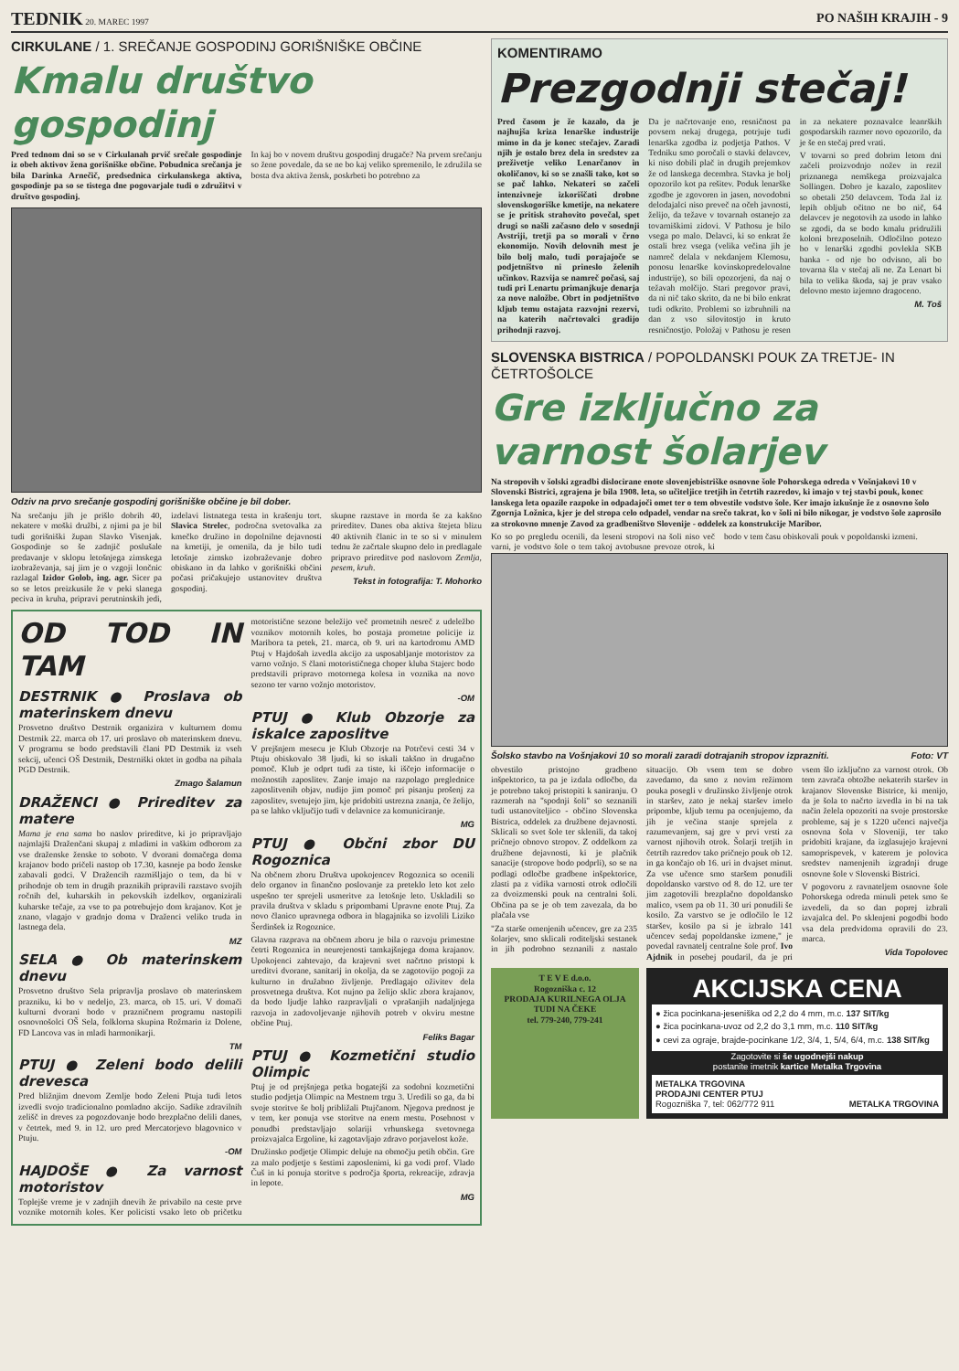TEDNIK 20. MAREC 1997 PO NAŠIH KRAJIH - 9
CIRKULANE / 1. SREČANJE GOSPODINJ GORIŠNIŠKE OBČINE
Kmalu društvo gospodinj
Pred tednom dni so se v Cirkulanah prvič srečale gospodinje iz obeh aktivov žena gorišniške občine. Pobudnica srečanja je bila Darinka Arnečič, predsednica cirkulanskega aktiva, gospodinje pa so se tistega dne pogovarjale tudi o združitvi v društvo gospodinj.
In kaj bo v novem društvu gospodinj drugače? Na prvem srečanju so žene povedale, da se ne bo kaj veliko spremenilo, le združila se bosta dva aktiva žensk, poskrbeti bo potrebno za
Odziv na prvo srečanje gospodinj gorišniške občine je bil dober.
Na srečanju jih je prišlo dobrih 40, nekatere v moški družbi, z njimi pa je bil tudi gorišniški župan Slavko Visenjak. Gospodinje so še zadnjič poslušale predavanje v sklopu letošnjega zimskega izobraževanja, saj jim je o vzgoji lončnic razlagal Izidor Golob, ing. agr. Sicer pa so se letos preizkusile že v peki slanega peciva in kruha, pripravi perutninskih jedi, izdelavi listnatega testa in krašenju tort. Slavica Strelec, področna svetovalka za kmečko družino in dopolnilne dejavnosti na kmetiji, je omenila, da je bilo tudi letošnje zimsko izobraževanje dobro obiskano in da lahko v gorišniški občini počasi pričakujejo ustanovitev društva gospodinj.
skupne razstave in morda še za kakšno prireditev. Danes oba aktiva štejeta blizu 40 aktivnih članic in te so si v minulem tednu že začrtale skupno delo in predlagale pripravo prireditve pod naslovom Zemlja, pesem, kruh.
Tekst in fotografija: T. Mohorko
OD TOD IN TAM
DESTRNIK ● Proslava ob materinskem dnevu
Prosvetno društvo Destrnik organizira v kulturnem domu Destrnik 22. marca ob 17. uri proslavo ob materinskem dnevu. V programu se bodo predstavili člani PD Destrnik iz vseh sekcij, učenci OŠ Destrnik, Destrniški oktet in godba na pihala PGD Destrnik.
Zmago Šalamun
DRAŽENCI ● Prireditev za matere
Mama je ena sama bo naslov prireditve, ki jo pripravljajo najmlajši Draženčani skupaj z mladimi in vaškim odborom za vse draženske ženske to soboto. V dvorani domačega doma krajanov bodo pričeli nastop ob 17.30, kasneje pa bodo ženske zabavali godci. V Dražencih razmišljajo o tem, da bi v prihodnje ob tem in drugih praznikih pripravili razstavo svojih ročnih del, kuharskih in pekovskih izdelkov, organizirali kuharske tečaje, za vse to pa potrebujejo dom krajanov. Kot je znano, vlagajo v gradnjo doma v Draženci veliko truda in lastnega dela.
MZ
SELA ● Ob materinskem dnevu
Prosvetno društvo Sela pripravlja proslavo ob materinskem prazniku, ki bo v nedeljo, 23. marca, ob 15. uri. V domači kulturni dvorani bodo v prazničnem programu nastopili osnovnošolci OŠ Sela, folklorna skupina Rožmarin iz Dolene, FD Lancova vas in mladi harmonikarji.
TM
PTUJ ● Zeleni bodo delili drevesca
Pred bližnjim dnevom Zemlje bodo Zeleni Ptuja tudi letos izvedli svojo tradicionalno pomladno akcijo. Sadike zdravilnih zelišč in dreves za pogozdovanje bodo brezplačno delili danes, v četrtek, med 9. in 12. uro pred Mercatorjevo blagovnico v Ptuju.
-OM
HAJDOŠE ● Za varnost motoristov
Toplejše vreme je v zadnjih dnevih že privabilo na ceste prve voznike motornih koles. Ker policisti vsako leto ob pričetku motoristične sezone beležijo več prometnih nesreč z udeležbo voznikov motornih koles, bo postaja prometne policije iz Maribora ta petek, 21. marca, ob 9. uri na kartodromu AMD Ptuj v Hajdošah izvedla akcijo za usposabljanje motoristov za varno vožnjo. S člani motorističnega choper kluba Stajerc bodo predstavili pripravo motornega kolesa in voznika na novo sezono ter varno vožnjo motoristov.
-OM
PTUJ ● Klub Obzorje za iskalce zaposlitve
V prejšnjem mesecu je Klub Obzorje na Potrčevi cesti 34 v Ptuju obiskovalo 38 ljudi, ki so iskali takšno in drugačno pomoč. Klub je odprt tudi za tiste, ki iščejo informacije o možnostih zaposlitev. Zanje imajo na razpolago preglednice zaposlitvenih objav, nudijo jim pomoč pri pisanju prošenj za zaposlitev, svetujejo jim, kje pridobiti ustrezna znanja, če želijo, pa se lahko vključijo tudi v delavnice za komuniciranje.
MG
PTUJ ● Občni zbor DU Rogoznica
Na občnem zboru Društva upokojencev Rogoznica so ocenili delo organov in finančno poslovanje za preteklo leto kot zelo uspešno ter sprejeli usmeritve za letošnje leto. Uskladili so pravila društva v skladu s pripombami Upravne enote Ptuj. Za novo članico upravnega odbora in blagajnika so izvolili Liziko Šerdinšek iz Rogoznice.
Glavna razprava na občnem zboru je bila o razvoju primestne četrti Rogoznica in neurejenosti tamkajšnjega doma krajanov. Upokojenci zahtevajo, da krajevni svet načrtno pristopi k ureditvi dvorane, sanitarij in okolja, da se zagotovijo pogoji za kulturno in družabno življenje. Predlagajo oživitev dela prosvetnega društva. Kot nujno pa želijo sklic zbora krajanov, da bodo ljudje lahko razpravljali o vprašanjih nadaljnjega razvoja in zadovoljevanje njihovih potreb v okviru mestne občine Ptuj.
Feliks Bagar
PTUJ ● Kozmetični studio Olimpic
Ptuj je od prejšnjega petka bogatejši za sodobni kozmetični studio podjetja Olimpic na Mestnem trgu 3. Uredili so ga, da bi svoje storitve še bolj približali Ptujčanom. Njegova prednost je v tem, ker ponuja vse storitve na enem mestu. Posebnost v ponudbi predstavljajo solariji vrhunskega svetovnega proizvajalca Ergoline, ki zagotavljajo zdravo porjavelost kože.
Družinsko podjetje Olimpic deluje na območju petih občin. Gre za malo podjetje s šestimi zaposlenimi, ki ga vodi prof. Vlado Čuš in ki ponuja storitve s področja športa, rekreacije, zdravja in lepote.
MG
KOMENTIRAMO
Prezgodnji stečaj!
Pred časom je že kazalo, da je najhujša kriza lenarške industrije mimo in da je konec stečajev. Zaradi njih je ostalo brez dela in sredstev za preživetje veliko Lenarčanov in okoličanov, ki so se znašli tako, kot so se pač lahko. Nekateri so začeli intenzivneje izkoriščati drobne slovenskogoriške kmetije, na nekatere se je pritisk strahovito povečal, spet drugi so našli začasno delo v sosednji Avstriji, tretji pa so morali v črno ekonomijo. Novih delovnih mest je bilo bolj malo, tudi porajajoče se podjetništvo ni prineslo želenih učinkov. Razvija se namreč počasi, saj tudi pri Lenartu primanjkuje denarja za nove naložbe. Obrt in podjetništvo kljub temu ostajata razvojni rezervi, na katerih načrtovalci gradijo prihodnji razvoj.
Da je načrtovanje eno, resničnost pa povsem nekaj drugega, potrjuje tudi lenarška zgodba iz podjetja Pathos. V Tedniku smo poročali o stavki delavcev, ki niso dobili plač in drugih prejemkov že od lanskega decembra. Stavka je bolj opozorilo kot pa rešitev. Poduk lenarške zgodbe je zgovoren in jasen, novodobni delodajalci niso preveč na očeh javnosti, želijo, da težave v tovarnah ostanejo za tovarniškimi zidovi. V Pathosu je bilo vsega po malo. Delavci, ki so enkrat že ostali brez vsega (velika večina jih je namreč delala v nekdanjem Klemosu, ponosu lenarške kovinskopredelovalne industrije), so bili opozorjeni, da naj o težavah molčijo. Stari pregovor pravi, da ni nič tako skrito, da ne bi bilo enkrat tudi odkrito. Problemi so izbruhnili na dan z vso silovitostjo in kruto resničnostjo. Položaj v Pathosu je resen in za nekatere poznavalce leanrških gospodarskih razmer novo opozorilo, da je še en stečaj pred vrati.
V tovarni so pred dobrim letom dni začeli proizvodnjo nožev in rezil priznanega nemškega proizvajalca Sollingen. Dobro je kazalo, zaposlitev so obetali 250 delavcem. Toda žal iz lepih obljub očitno ne bo nič, 64 delavcev je negotovih za usodo in lahko se zgodi, da se bodo kmalu pridružili koloni brezposelnih. Odločilno potezo bo v lenarški zgodbi povlekla SKB banka - od nje bo odvisno, ali bo tovarna šla v stečaj ali ne. Za Lenart bi bila to velika škoda, saj je prav vsako delovno mesto izjemno dragoceno.
M. Toš
SLOVENSKA BISTRICA / POPOLDANSKI POUK ZA TRETJE- IN ČETRTOŠOLCE
Gre izključno za varnost šolarjev
Na stropovih v šolski zgradbi dislocirane enote slovenjebistriške osnovne šole Pohorskega odreda v Vošnjakovi 10 v Slovenski Bistrici, zgrajena je bila 1908. leta, so učiteljice tretjih in četrtih razredov, ki imajo v tej stavbi pouk, konec lanskega leta opazile razpoke in odpadajoči omet ter o tem obvestile vodstvo šole. Ker imajo izkušnje že z osnovno šolo Zgornja Ložnica, kjer je del stropa celo odpadel, vendar na srečo takrat, ko v šoli ni bilo nikogar, je vodstvo šole zaprosilo za strokovno mnenje Zavod za gradbeništvo Slovenije - oddelek za konstrukcije Maribor.
Ko so po pregledu ocenili, da leseni stropovi na šoli niso več varni, je vodstvo šole o tem takoj avtobusne prevoze otrok, ki bodo v tem času obiskovali pouk v popoldanski izmeni.
Šolsko stavbo na Vošnjakovi 10 so morali zaradi dotrajanih stropov izprazniti. Foto: VT
obvestilo pristojno gradbeno inšpektorico, ta pa je izdala odločbo, da je potrebno takoj pristopiti k saniranju. O razmerah na "spodnji šoli" so seznanili tudi ustanoviteljico - občino Slovenska Bistrica, oddelek za družbene dejavnosti. Sklicali so svet šole ter sklenili, da takoj pričnejo obnovo stropov. Z oddelkom za družbene dejavnosti, ki je plačnik sanacije (stropove bodo podprli), so se na podlagi odločbe gradbene inšpektorice, zlasti pa z vidika varnosti otrok odločili za dvoizmenski pouk na centralni šoli. Občina pa se je ob tem zavezala, da bo plačala vse
"Za starše omenjenih učencev, gre za 235 šolarjev, smo sklicali roditeljski sestanek in jih podrobno seznanili z nastalo situacijo. Ob vsem tem se dobro zavedamo, da smo z novim režimom pouka posegli v družinsko življenje otrok in staršev, zato je nekaj staršev imelo pripombe, kljub temu pa ocenjujemo, da jih je večina stanje sprejela z razumevanjem, saj gre v prvi vrsti za varnost njihovih otrok. Šolarji tretjih in četrtih razredov tako pričnejo pouk ob 12. in ga končajo ob 16. uri in dvajset minut. Za vse učence smo staršem ponudili dopoldansko varstvo od 8. do 12. ure ter jim zagotovili brezplačno dopoldansko malico, vsem pa ob 11. 30 uri ponudili še kosilo. Za varstvo se je odločilo le 12 staršev, kosilo pa si je izbralo 141 učencev sedaj popoldanske izmene," je povedal ravnatelj centralne šole prof. Ivo Ajdnik in posebej poudaril, da je pri vsem šlo izključno za varnost otrok. Ob tem zavrača obtožbe nekaterih staršev in krajanov Slovenske Bistrice, ki menijo, da je šola to načrto izvedla in bi na tak način želela opozoriti na svoje prostorske probleme, saj je s 1220 učenci največja osnovna šola v Sloveniji, ter tako pridobiti krajane, da izglasujejo krajevni samoprispevek, v katerem je polovica sredstev namenjenih izgradnji druge osnovne šole v Slovenski Bistrici.
V pogovoru z ravnateljem osnovne šole Pohorskega odreda minuli petek smo še izvedeli, da so dan poprej izbrali izvajalca del. Po sklenjeni pogodbi bodo vsa dela predvidoma opravili do 23. marca.
Vida Topolovec
T E V E d.o.o.
Rogozniška c. 12
PRODAJA KURILNEGA OLJA
TUDI NA ČEKE
tel. 779-240, 779-241
AKCIJSKA CENA
● žica pocinkana-jeseniška od 2,2 do 4 mm, m.c. 137 SIT/kg
● žica pocinkana-uvoz od 2,2 do 3,1 mm, m.c. 110 SIT/kg
● cevi za ograje, brajde-pocinkane 1/2, 3/4, 1, 5/4, 6/4, m.c. 138 SIT/kg
Zagotovite si še ugodnejši nakup
postanite imetnik kartice Metalka Trgovina
METALKA TRGOVINA
PRODAJNI CENTER PTUJ
Rogozniška 7, tel: 062/772 911 METALKA TRGOVINA